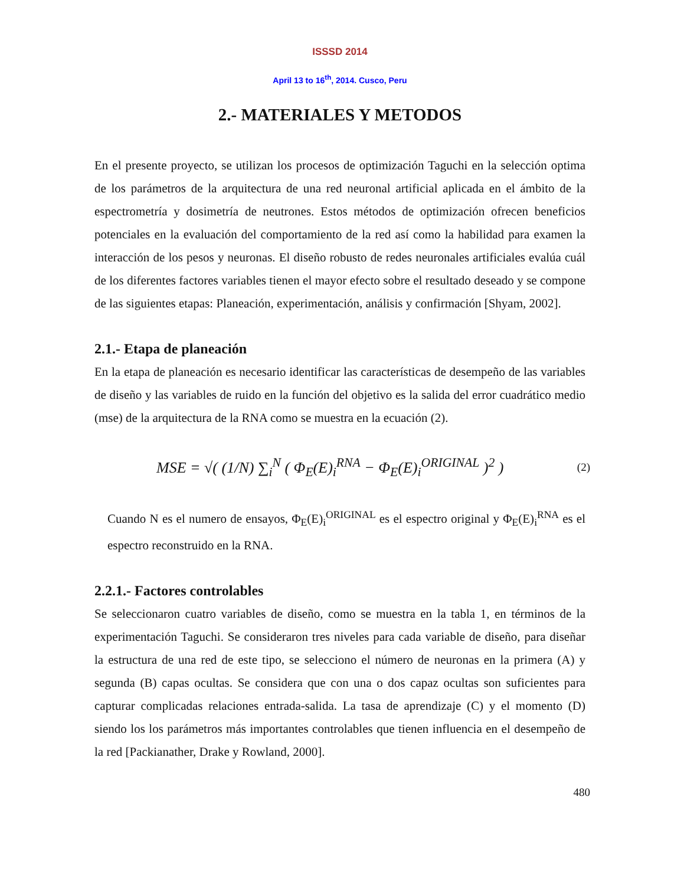ISSSD 2014
April 13 to 16<sup>th</sup>, 2014. Cusco, Peru
2.- MATERIALES Y METODOS
En el presente proyecto, se utilizan los procesos de optimización Taguchi en la selección optima de los parámetros de la arquitectura de una red neuronal artificial aplicada en el ámbito de la espectrometría y dosimetría de neutrones. Estos métodos de optimización ofrecen beneficios potenciales en la evaluación del comportamiento de la red así como la habilidad para examen la interacción de los pesos y neuronas. El diseño robusto de redes neuronales artificiales evalúa cuál de los diferentes factores variables tienen el mayor efecto sobre el resultado deseado y se compone de las siguientes etapas: Planeación, experimentación, análisis y confirmación [Shyam, 2002].
2.1.- Etapa de planeación
En la etapa de planeación es necesario identificar las características de desempeño de las variables de diseño y las variables de ruido en la función del objetivo es la salida del error cuadrático medio (mse) de la arquitectura de la RNA como se muestra en la ecuación (2).
MSE = √( (1/N) ∑<sub>i</sub><sup>N</sup> ( Φ<sub>E</sub>(E)<sub>i</sub><sup>RNA</sup> − Φ<sub>E</sub>(E)<sub>i</sub><sup>ORIGINAL</sup> )<sup>2</sup> ) (2)
Cuando N es el numero de ensayos, Φ<sub>E</sub>(E)<sub>i</sub><sup>ORIGINAL</sup> es el espectro original y Φ<sub>E</sub>(E)<sub>i</sub><sup>RNA</sup> es el espectro reconstruido en la RNA.
2.2.1.- Factores controlables
Se seleccionaron cuatro variables de diseño, como se muestra en la tabla 1, en términos de la experimentación Taguchi. Se consideraron tres niveles para cada variable de diseño, para diseñar la estructura de una red de este tipo, se selecciono el número de neuronas en la primera (A) y segunda (B) capas ocultas. Se considera que con una o dos capaz ocultas son suficientes para capturar complicadas relaciones entrada-salida. La tasa de aprendizaje (C) y el momento (D) siendo los los parámetros más importantes controlables que tienen influencia en el desempeño de la red [Packianather, Drake y Rowland, 2000].
480